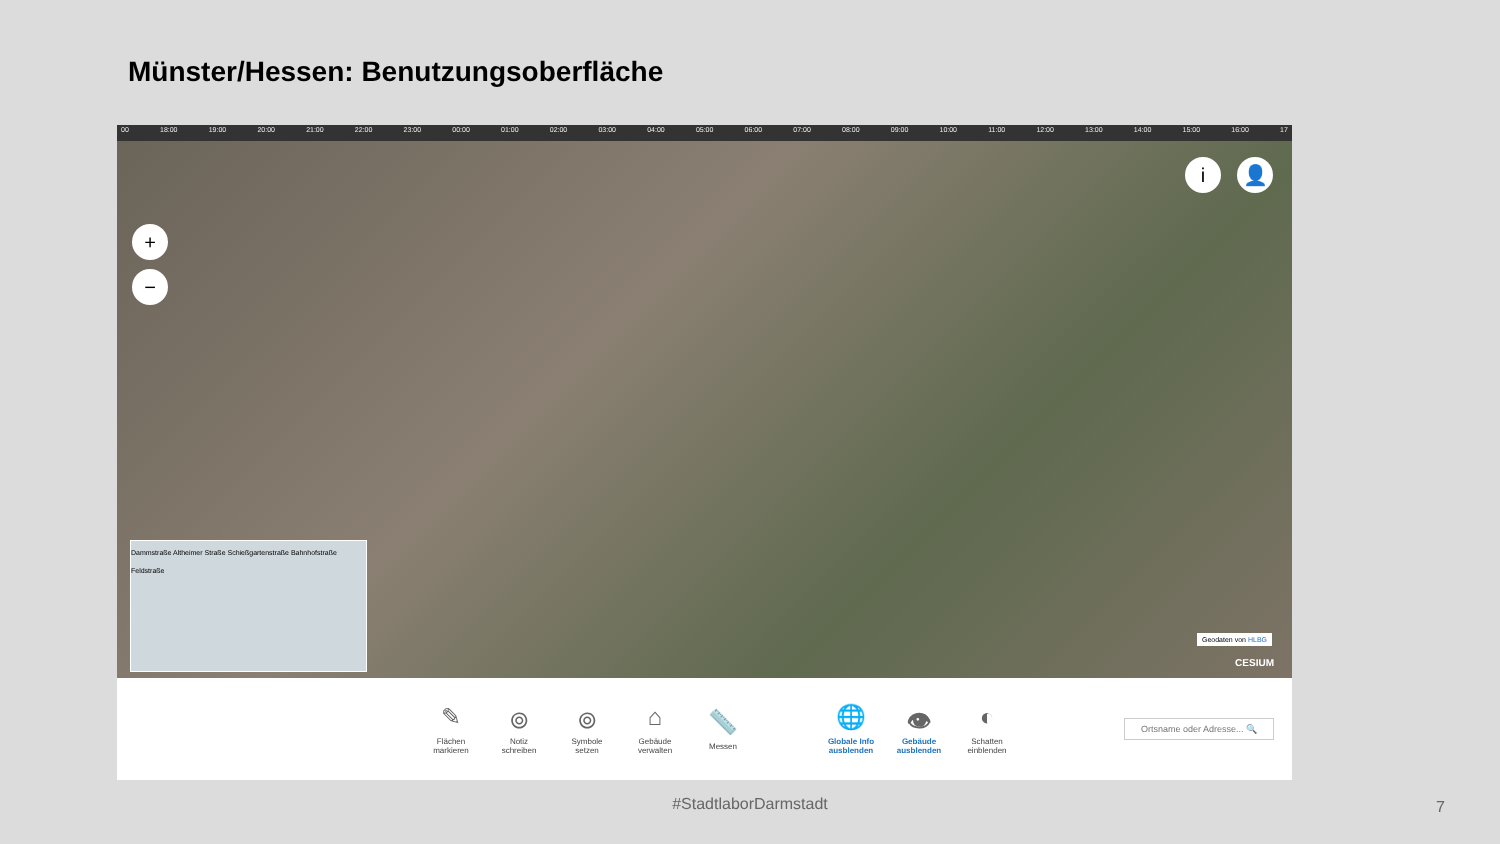Münster/Hessen: Benutzungsoberfläche
00 18:00 19:00 20:00 21:00 22:00 23:00 00:00 01:00 02:00 03:00 04:00 05:00 06:00 07:00 08:00 09:00 10:00 11:00 12:00 13:00 14:00 15:00 16:00 17
+
−
i 👤
Dammstraße Altheimer Straße Schießgartenstraße Bahnhofstraße Feldstraße
Geodaten von HLBG
CESIUM
✎
Flächen
markieren
⌾
Notiz
schreiben
⌾
Symbole
setzen
⌂
Gebäude
verwalten
📏
Messen
🌐
Globale Info
ausblenden
👁
Gebäude
ausblenden
◐
Schatten
einblenden
Ortsname oder Adresse... 🔍
#StadtlaborDarmstadt 7